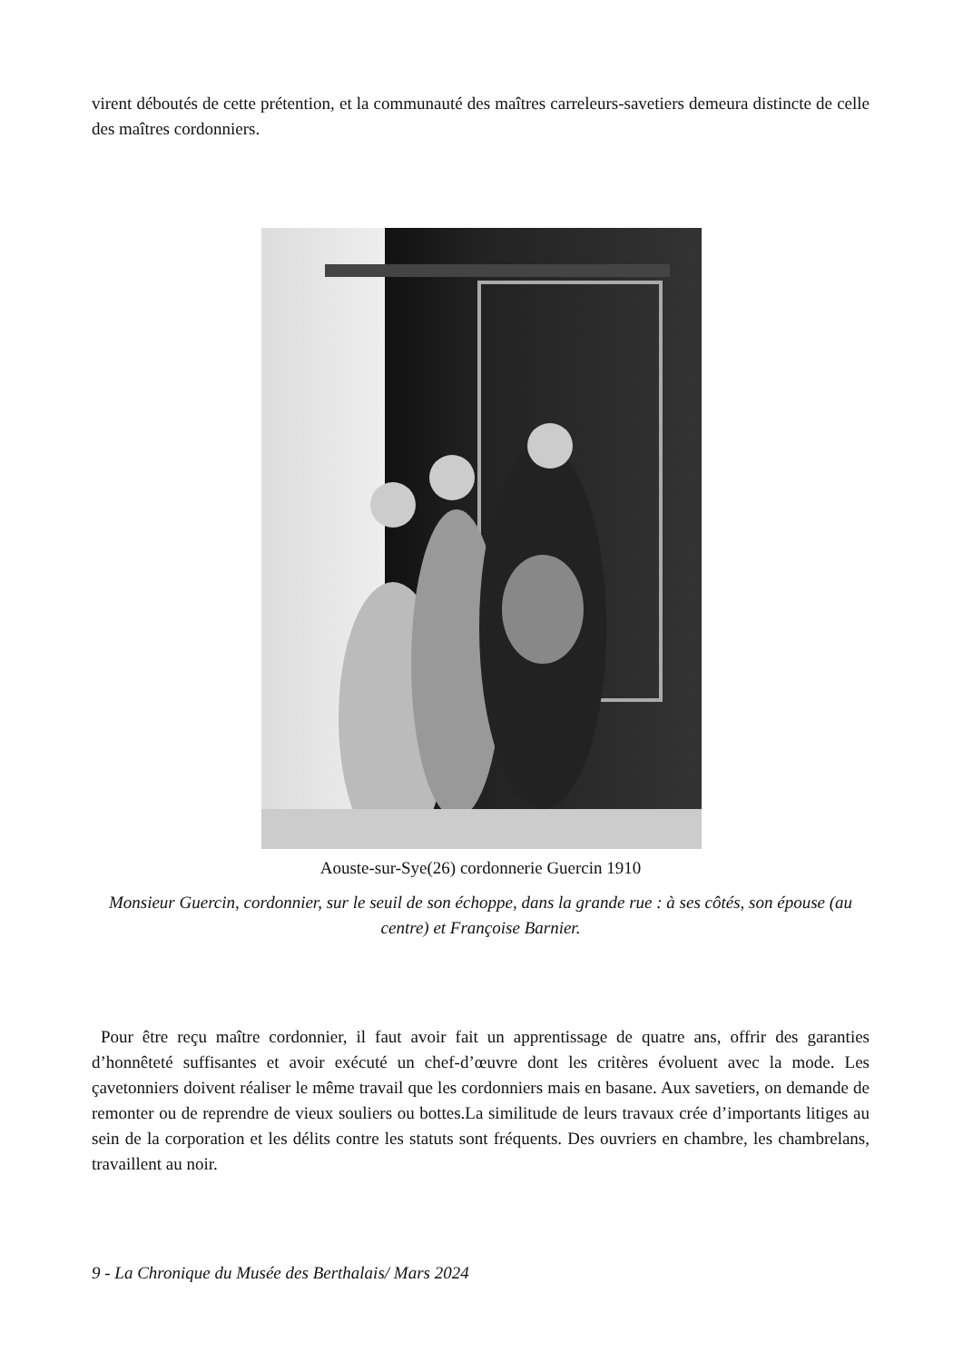virent déboutés de cette prétention, et la communauté des maîtres carreleurs-savetiers demeura distincte de celle des maîtres cordonniers.
Aouste-sur-Sye(26) cordonnerie Guercin 1910
Monsieur Guercin, cordonnier, sur le seuil de son échoppe, dans la grande rue : à ses côtés, son épouse (au centre) et Françoise Barnier.
Pour être reçu maître cordonnier, il faut avoir fait un apprentissage de quatre ans, offrir des garanties d’honnêteté suffisantes et avoir exécuté un chef-d’œuvre dont les critères évoluent avec la mode. Les çavetonniers doivent réaliser le même travail que les cordonniers mais en basane. Aux savetiers, on demande de remonter ou de reprendre de vieux souliers ou bottes.La similitude de leurs travaux crée d’importants litiges au sein de la corporation et les délits contre les statuts sont fréquents. Des ouvriers en chambre, les chambrelans, travaillent au noir.
9 - La Chronique du Musée des Berthalais/ Mars 2024